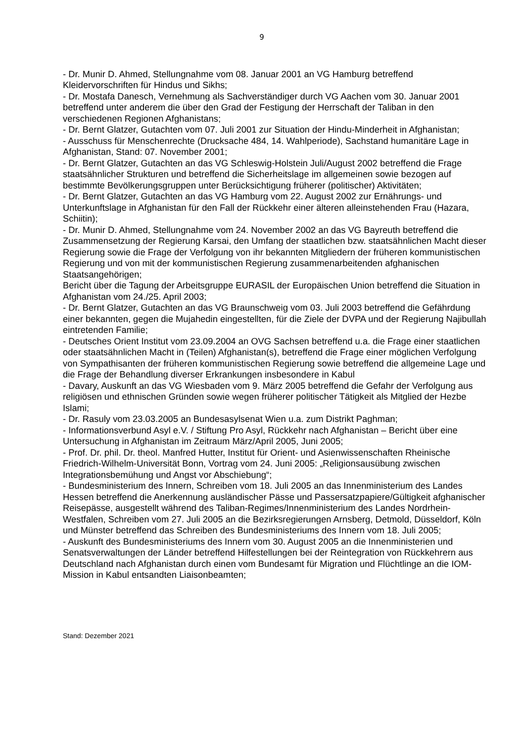9
- Dr. Munir D. Ahmed, Stellungnahme vom 08. Januar 2001 an VG Hamburg betreffend Kleidervorschriften für Hindus und Sikhs;
- Dr. Mostafa Danesch, Vernehmung als Sachverständiger durch VG Aachen vom 30. Januar 2001 betreffend unter anderem die über den Grad der Festigung der Herrschaft der Taliban in den verschiedenen Regionen Afghanistans;
- Dr. Bernt Glatzer, Gutachten vom 07. Juli 2001 zur Situation der Hindu-Minderheit in Afghanistan;
- Ausschuss für Menschenrechte (Drucksache 484, 14. Wahlperiode), Sachstand humanitäre Lage in Afghanistan, Stand: 07. November 2001;
- Dr. Bernt Glatzer, Gutachten an das VG Schleswig-Holstein Juli/August 2002 betreffend die Frage staatsähnlicher Strukturen und betreffend die Sicherheitslage im allgemeinen sowie bezogen auf bestimmte Bevölkerungsgruppen unter Berücksichtigung früherer (politischer) Aktivitäten;
- Dr. Bernt Glatzer, Gutachten an das VG Hamburg vom 22. August 2002 zur Ernährungs- und Unterkunftslage in Afghanistan für den Fall der Rückkehr einer älteren alleinstehenden Frau (Hazara, Schiitin);
- Dr. Munir D. Ahmed, Stellungnahme vom 24. November 2002 an das VG Bayreuth betreffend die Zusammensetzung der Regierung Karsai, den Umfang der staatlichen bzw. staatsähnlichen Macht dieser Regierung sowie die Frage der Verfolgung von ihr bekannten Mitgliedern der früheren kommunistischen Regierung und von mit der kommunistischen Regierung zusammenarbeitenden afghanischen Staatsangehörigen;
Bericht über die Tagung der Arbeitsgruppe EURASIL der Europäischen Union betreffend die Situation in Afghanistan vom 24./25. April 2003;
- Dr. Bernt Glatzer, Gutachten an das VG Braunschweig vom 03. Juli 2003 betreffend die Gefährdung einer bekannten, gegen die Mujahedin eingestellten, für die Ziele der DVPA und der Regierung Najibullah eintretenden Familie;
- Deutsches Orient Institut vom 23.09.2004 an OVG Sachsen betreffend u.a. die Frage einer staatlichen oder staatsähnlichen Macht in (Teilen) Afghanistan(s), betreffend die Frage einer möglichen Verfolgung von Sympathisanten der früheren kommunistischen Regierung sowie betreffend die allgemeine Lage und die Frage der Behandlung diverser Erkrankungen insbesondere in Kabul
- Davary, Auskunft an das VG Wiesbaden vom 9. März 2005 betreffend die Gefahr der Verfolgung aus religiösen und ethnischen Gründen sowie wegen früherer politischer Tätigkeit als Mitglied der Hezbe Islami;
- Dr. Rasuly vom 23.03.2005 an Bundesasylsenat Wien u.a. zum Distrikt Paghman;
- Informationsverbund Asyl e.V. / Stiftung Pro Asyl, Rückkehr nach Afghanistan – Bericht über eine Untersuchung in Afghanistan im Zeitraum März/April 2005, Juni 2005;
- Prof. Dr. phil. Dr. theol. Manfred Hutter, Institut für Orient- und Asienwissenschaften Rheinische Friedrich-Wilhelm-Universität Bonn, Vortrag vom 24. Juni 2005: „Religionsausübung zwischen Integrationsbemühung und Angst vor Abschiebung“;
- Bundesministerium des Innern, Schreiben vom 18. Juli 2005 an das Innenministerium des Landes Hessen betreffend die Anerkennung ausländischer Pässe und Passersatzpapiere/Gültigkeit afghanischer Reisepässe, ausgestellt während des Taliban-Regimes/Innenministerium des Landes Nordrhein-Westfalen, Schreiben vom 27. Juli 2005 an die Bezirksregierungen Arnsberg, Detmold, Düsseldorf, Köln und Münster betreffend das Schreiben des Bundesministeriums des Innern vom 18. Juli 2005;
- Auskunft des Bundesministeriums des Innern vom 30. August 2005 an die Innenministerien und Senatsverwaltungen der Länder betreffend Hilfestellungen bei der Reintegration von Rückkehrern aus Deutschland nach Afghanistan durch einen vom Bundesamt für Migration und Flüchtlinge an die IOM-Mission in Kabul entsandten Liaisonbeamten;
Stand: Dezember 2021